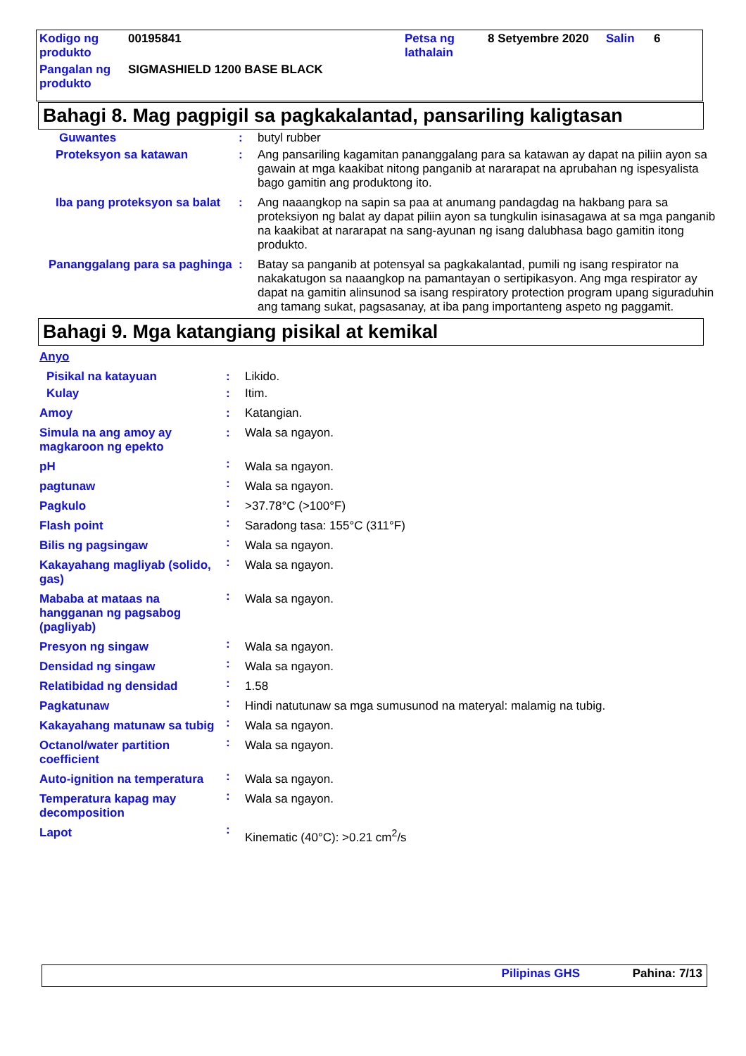| Kodigo ng produkto | 00195841 | Petsa ng lathalain | 8 Setyembre 2020 | Salin | 6 |
| Pangalan ng produkto | SIGMASHIELD 1200 BASE BLACK | | | | |
Bahagi 8. Mag pagpigil sa pagkakalantad, pansariling kaligtasan
| Guwantes | : | butyl rubber |
| Proteksyon sa katawan | : | Ang pansariling kagamitan pananggalang para sa katawan ay dapat na piliin ayon sa gawain at mga kaakibat nitong panganib at nararapat na aprubahan ng ispesyalista bago gamitin ang produktong ito. |
| Iba pang proteksyon sa balat | : | Ang naaangkop na sapin sa paa at anumang pandagdag na hakbang para sa proteksiyon ng balat ay dapat piliin ayon sa tungkulin isinasagawa at sa mga panganib na kaakibat at nararapat na sang-ayunan ng isang dalubhasa bago gamitin itong produkto. |
| Pananggalang para sa paghinga | : | Batay sa panganib at potensyal sa pagkakalantad, pumili ng isang respirator na nakakatugon sa naaangkop na pamantayan o sertipikasyon. Ang mga respirator ay dapat na gamitin alinsunod sa isang respiratory protection program upang siguraduhin ang tamang sukat, pagsasanay, at iba pang importanteng aspeto ng paggamit. |
Bahagi 9. Mga katangiang pisikal at kemikal
| Anyo | | |
| Pisikal na katayuan | : | Likido. |
| Kulay | : | Itim. |
| Amoy | : | Katangian. |
| Simula na ang amoy ay magkaroon ng epekto | : | Wala sa ngayon. |
| pH | : | Wala sa ngayon. |
| pagtunaw | : | Wala sa ngayon. |
| Pagkulo | : | >37.78°C (>100°F) |
| Flash point | : | Saradong tasa: 155°C (311°F) |
| Bilis ng pagsingaw | : | Wala sa ngayon. |
| Kakayahang magliyab (solido, gas) | : | Wala sa ngayon. |
| Mababa at mataas na hangganan ng pagsabog (pagliyab) | : | Wala sa ngayon. |
| Presyon ng singaw | : | Wala sa ngayon. |
| Densidad ng singaw | : | Wala sa ngayon. |
| Relatibidad ng densidad | : | 1.58 |
| Pagkatunaw | : | Hindi natutunaw sa mga sumusunod na materyal: malamig na tubig. |
| Kakayahang matunaw sa tubig | : | Wala sa ngayon. |
| Octanol/water partition coefficient | : | Wala sa ngayon. |
| Auto-ignition na temperatura | : | Wala sa ngayon. |
| Temperatura kapag may decomposition | : | Wala sa ngayon. |
| Lapot | : | Kinematic (40°C): >0.21 cm<sup>2</sup>/s |
Pilipinas GHS Pahina: 7/13